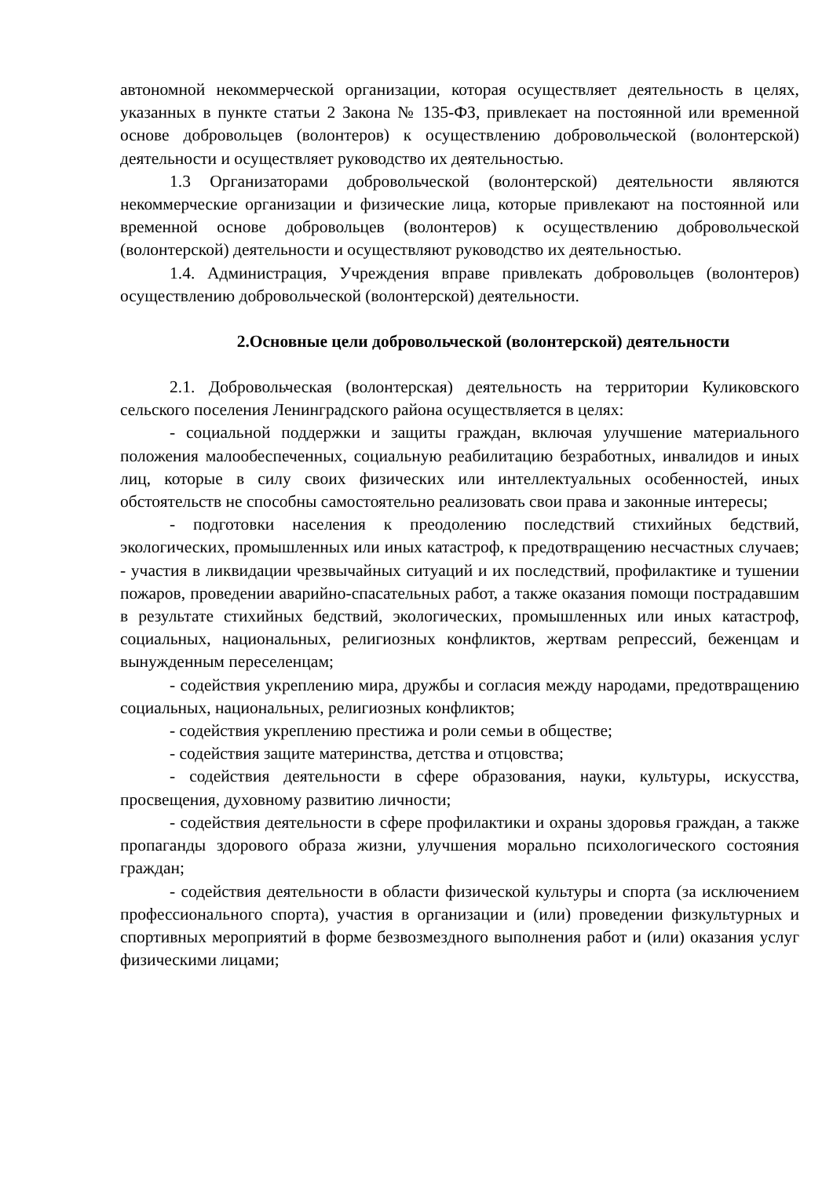автономной некоммерческой организации, которая осуществляет деятельность в целях, указанных в пункте статьи 2 Закона № 135-ФЗ, привлекает на постоянной или временной основе добровольцев (волонтеров) к осуществлению добровольческой (волонтерской) деятельности и осуществляет руководство их деятельностью.
1.3 Организаторами добровольческой (волонтерской) деятельности являются некоммерческие организации и физические лица, которые привлекают на постоянной или временной основе добровольцев (волонтеров) к осуществлению добровольческой (волонтерской) деятельности и осуществляют руководство их деятельностью.
1.4. Администрация, Учреждения вправе привлекать добровольцев (волонтеров) осуществлению добровольческой (волонтерской) деятельности.
2.Основные цели добровольческой (волонтерской) деятельности
2.1. Добровольческая (волонтерская) деятельность на территории Куликовского сельского поселения Ленинградского района осуществляется в целях:
- социальной поддержки и защиты граждан, включая улучшение материального положения малообеспеченных, социальную реабилитацию безработных, инвалидов и иных лиц, которые в силу своих физических или интеллектуальных особенностей, иных обстоятельств не способны самостоятельно реализовать свои права и законные интересы;
- подготовки населения к преодолению последствий стихийных бедствий, экологических, промышленных или иных катастроф, к предотвращению несчастных случаев; - участия в ликвидации чрезвычайных ситуаций и их последствий, профилактике и тушении пожаров, проведении аварийно-спасательных работ, а также оказания помощи пострадавшим в результате стихийных бедствий, экологических, промышленных или иных катастроф, социальных, национальных, религиозных конфликтов, жертвам репрессий, беженцам и вынужденным переселенцам;
- содействия укреплению мира, дружбы и согласия между народами, предотвращению социальных, национальных, религиозных конфликтов;
- содействия укреплению престижа и роли семьи в обществе;
- содействия защите материнства, детства и отцовства;
- содействия деятельности в сфере образования, науки, культуры, искусства, просвещения, духовному развитию личности;
- содействия деятельности в сфере профилактики и охраны здоровья граждан, а также пропаганды здорового образа жизни, улучшения морально психологического состояния граждан;
- содействия деятельности в области физической культуры и спорта (за исключением профессионального спорта), участия в организации и (или) проведении физкультурных и спортивных мероприятий в форме безвозмездного выполнения работ и (или) оказания услуг физическими лицами;